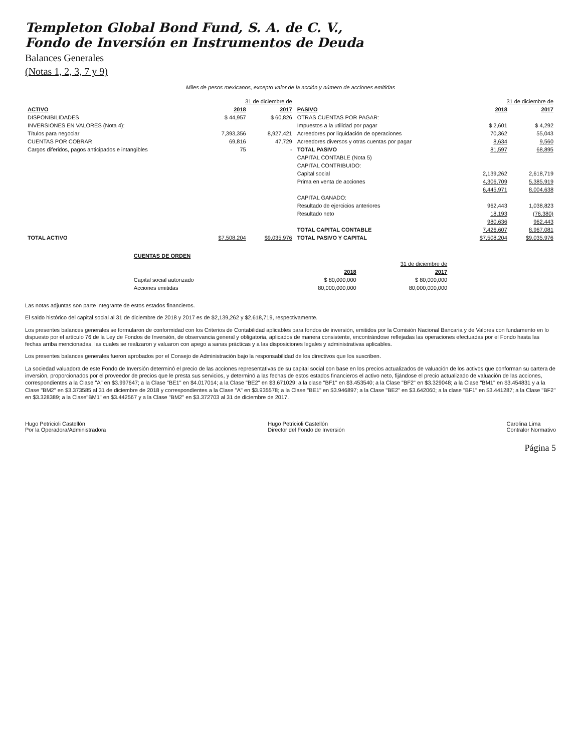Templeton Global Bond Fund, S. A. de C. V.,
Fondo de Inversión en Instrumentos de Deuda
Balances Generales
(Notas 1, 2, 3, 7 y 9)
Miles de pesos mexicanos, excepto valor de la acción y número de acciones emitidas
| | 31 de diciembre de | | | 31 de diciembre de | |
| ACTIVO | 2018 | 2017 | PASIVO | 2018 | 2017 |
| DISPONIBILIDADES | $ 44,957 | $ 60,826 | OTRAS CUENTAS POR PAGAR: | | |
| INVERSIONES EN VALORES (Nota 4): | | | Impuestos a la utilidad por pagar | $ 2,601 | $ 4,292 |
| Títulos para negociar | 7,393,356 | 8,927,421 | Acreedores por liquidación de operaciones | 70,362 | 55,043 |
| CUENTAS POR COBRAR | 69,816 | 47,729 | Acreedores diversos y otras cuentas por pagar | 8,634 | 9,560 |
| Cargos diferidos, pagos anticipados e intangibles | 75 | - | TOTAL PASIVO | 81,597 | 68,895 |
| | | | CAPITAL CONTABLE (Nota 5) | | |
| | | | CAPITAL CONTRIBUIDO: | | |
| | | | Capital social | 2,139,262 | 2,618,719 |
| | | | Prima en venta de acciones | 4,306,709 | 5,385,919 |
| | | | | 6,445,971 | 8,004,638 |
| | | | CAPITAL GANADO: | | |
| | | | Resultado de ejercicios anteriores | 962,443 | 1,038,823 |
| | | | Resultado neto | 18,193 | (76,380) |
| | | | | 980,636 | 962,443 |
| | | | TOTAL CAPITAL CONTABLE | 7,426,607 | 8,967,081 |
| TOTAL ACTIVO | $7,508,204 | $9,035,976 | TOTAL PASIVO Y CAPITAL | $7,508,204 | $9,035,976 |
| CUENTAS DE ORDEN | | |
| --- | --- | --- |
| | 31 de diciembre de | |
| | 2018 | 2017 |
| Capital social autorizado | $ 80,000,000 | $ 80,000,000 |
| Acciones emitidas | 80,000,000,000 | 80,000,000,000 |
Las notas adjuntas son parte integrante de estos estados financieros.
El saldo histórico del capital social al 31 de diciembre de 2018 y 2017 es de $2,139,262 y $2,618,719, respectivamente.
Los presentes balances generales se formularon de conformidad con los Criterios de Contabilidad aplicables para fondos de inversión, emitidos por la Comisión Nacional Bancaria y de Valores con fundamento en lo dispuesto por el artículo 76 de la Ley de Fondos de Inversión, de observancia general y obligatoria, aplicados de manera consistente, encontrándose reflejadas las operaciones efectuadas por el Fondo hasta las fechas arriba mencionadas, las cuales se realizaron y valuaron con apego a sanas prácticas y a las disposiciones legales y administrativas aplicables.
Los presentes balances generales fueron aprobados por el Consejo de Administración bajo la responsabilidad de los directivos que los suscriben.
La sociedad valuadora de este Fondo de Inversión determinó el precio de las acciones representativas de su capital social con base en los precios actualizados de valuación de los activos que conforman su cartera de inversión, proporcionados por el proveedor de precios que le presta sus servicios, y determinó a las fechas de estos estados financieros el activo neto, fijándose el precio actualizado de valuación de las acciones, correspondientes a la Clase "A" en $3.997647; a la Clase "BE1" en $4.017014; a la Clase "BE2" en $3.671029; a la clase "BF1" en $3.453540; a la Clase "BF2" en $3.329048; a la Clase "BM1" en $3.454831 y a la Clase "BM2" en $3.373585 al 31 de diciembre de 2018 y correspondientes a la Clase "A" en $3.935578; a la Clase "BE1" en $3.946897; a la Clase "BE2" en $3.642060; a la clase "BF1" en $3.441287; a la Clase "BF2" en $3.328389; a la Clase"BM1" en $3.442567 y a la Clase "BM2" en $3.372703 al 31 de diciembre de 2017.
Hugo Petricioli Castellón
Por la Operadora/Administradora
Hugo Petricioli Castellón
Director del Fondo de Inversión
Carolina Lima
Contralor Normativo
Página 5